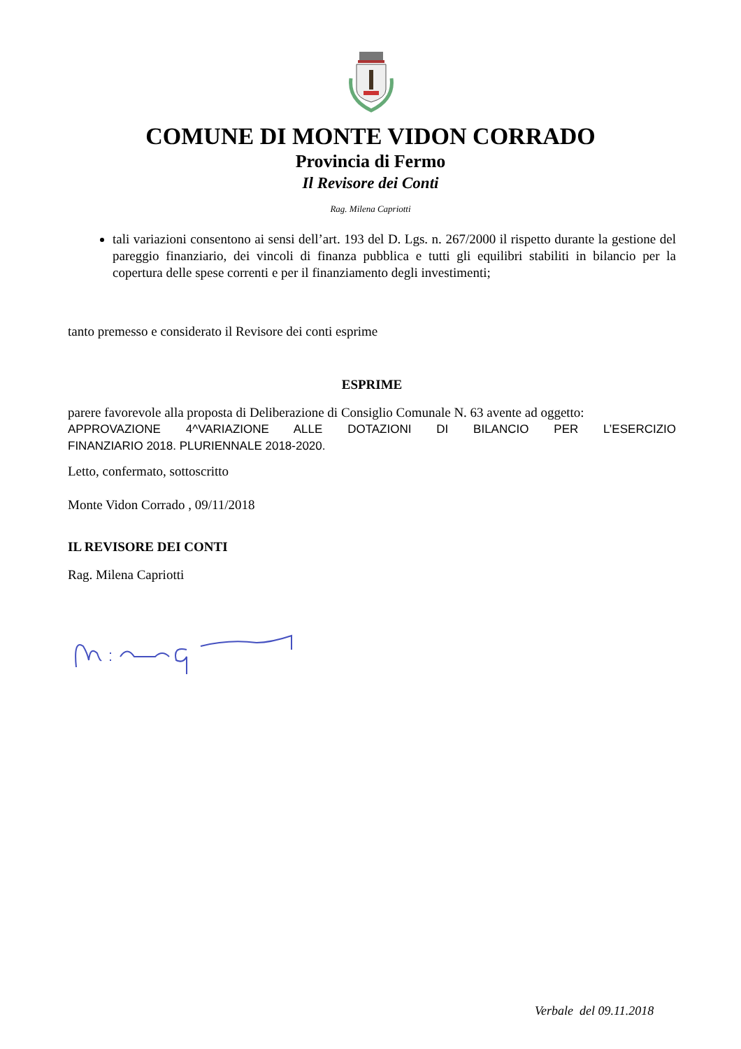COMUNE DI MONTE VIDON CORRADO
Provincia di Fermo
Il Revisore dei Conti
Rag. Milena Capriotti
tali variazioni consentono ai sensi dell’art. 193 del D. Lgs. n. 267/2000 il rispetto durante la gestione del pareggio finanziario, dei vincoli di finanza pubblica e tutti gli equilibri stabiliti in bilancio per la copertura delle spese correnti e per il finanziamento degli investimenti;
tanto premesso e considerato il Revisore dei conti esprime
ESPRIME
parere favorevole alla proposta di Deliberazione di Consiglio Comunale N. 63 avente ad oggetto:
APPROVAZIONE 4^VARIAZIONE ALLE DOTAZIONI DI BILANCIO PER L’ESERCIZIO
FINANZIARIO 2018. PLURIENNALE 2018-2020.
Letto, confermato, sottoscritto
Monte Vidon Corrado , 09/11/2018
IL REVISORE DEI CONTI
Rag. Milena Capriotti
Verbale del 09.11.2018